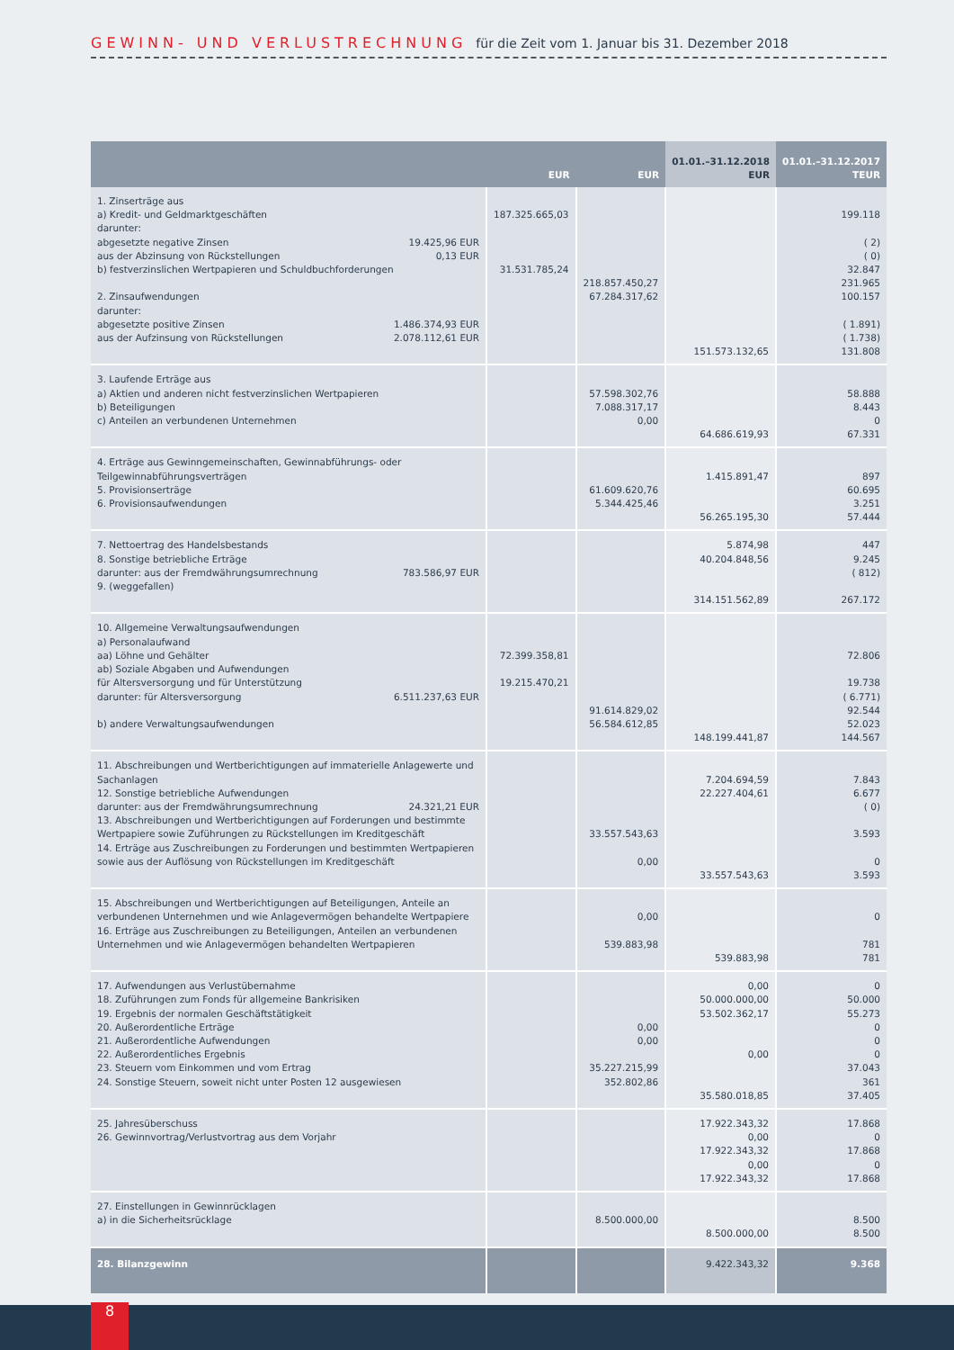GEWINN- UND VERLUSTRECHNUNG für die Zeit vom 1. Januar bis 31. Dezember 2018
| | EUR | EUR | 01.01.–31.12.2018 EUR | 01.01.–31.12.2017 TEUR |
| --- | --- | --- | --- | --- |
| 1. Zinserträge aus a) Kredit- und Geldmarktgeschäften darunter: abgesetzte negative Zinsen 19.425,96 EUR aus der Abzinsung von Rückstellungen 0,13 EUR b) festverzinslichen Wertpapieren und Schuldbuchforderungen 2. Zinsaufwendungen darunter: abgesetzte positive Zinsen 1.486.374,93 EUR aus der Aufzinsung von Rückstellungen 2.078.112,61 EUR | 187.325.665,03 31.531.785,24 | 218.857.450,27 67.284.317,62 | 151.573.132,65 | 199.118 ( 2) ( 0) 32.847 231.965 100.157 ( 1.891) ( 1.738) 131.808 |
| 3. Laufende Erträge aus a) Aktien und anderen nicht festverzinslichen Wertpapieren b) Beteiligungen c) Anteilen an verbundenen Unternehmen | | 57.598.302,76 7.088.317,17 0,00 | 64.686.619,93 | 58.888 8.443 0 67.331 |
| 4. Erträge aus Gewinngemeinschaften, Gewinnabführungs- oder Teilgewinnabführungsverträgen 5. Provisionserträge 6. Provisionsaufwendungen | | 61.609.620,76 5.344.425,46 | 1.415.891,47 56.265.195,30 | 897 60.695 3.251 57.444 |
| 7. Nettoertrag des Handelsbestands 8. Sonstige betriebliche Erträge darunter: aus der Fremdwährungsumrechnung 783.586,97 EUR 9. (weggefallen) | | | 5.874,98 40.204.848,56 314.151.562,89 | 447 9.245 ( 812) 267.172 |
| 10. Allgemeine Verwaltungsaufwendungen a) Personalaufwand aa) Löhne und Gehälter ab) Soziale Abgaben und Aufwendungen für Altersversorgung und für Unterstützung darunter: für Altersversorgung 6.511.237,63 EUR b) andere Verwaltungsaufwendungen | 72.399.358,81 19.215.470,21 | 91.614.829,02 56.584.612,85 | 148.199.441,87 | 72.806 19.738 ( 6.771) 92.544 52.023 144.567 |
| 11. Abschreibungen und Wertberichtigungen auf immaterielle Anlagewerte und Sachanlagen 12. Sonstige betriebliche Aufwendungen darunter: aus der Fremdwährungsumrechnung 24.321,21 EUR 13. Abschreibungen und Wertberichtigungen auf Forderungen und bestimmte Wertpapiere sowie Zuführungen zu Rückstellungen im Kreditgeschäft 14. Erträge aus Zuschreibungen zu Forderungen und bestimmten Wertpapieren sowie aus der Auflösung von Rückstellungen im Kreditgeschäft | | 33.557.543,63 0,00 | 7.204.694,59 22.227.404,61 33.557.543,63 | 7.843 6.677 ( 0) 3.593 0 3.593 |
| 15. Abschreibungen und Wertberichtigungen auf Beteiligungen, Anteile an verbundenen Unternehmen und wie Anlagevermögen behandelte Wertpapiere 16. Erträge aus Zuschreibungen zu Beteiligungen, Anteilen an verbundenen Unternehmen und wie Anlagevermögen behandelten Wertpapieren | | 0,00 539.883,98 | 539.883,98 | 0 781 781 |
| 17. Aufwendungen aus Verlustübernahme 18. Zuführungen zum Fonds für allgemeine Bankrisiken 19. Ergebnis der normalen Geschäftstätigkeit 20. Außerordentliche Erträge 21. Außerordentliche Aufwendungen 22. Außerordentliches Ergebnis 23. Steuern vom Einkommen und vom Ertrag 24. Sonstige Steuern, soweit nicht unter Posten 12 ausgewiesen | | 0,00 0,00 35.227.215,99 352.802,86 | 0,00 50.000.000,00 53.502.362,17 0,00 35.580.018,85 | 0 50.000 55.273 0 0 0 37.043 361 37.405 |
| 25. Jahresüberschuss 26. Gewinnvortrag/Verlustvortrag aus dem Vorjahr | | | 17.922.343,32 0,00 17.922.343,32 0,00 17.922.343,32 | 17.868 0 17.868 0 17.868 |
| 27. Einstellungen in Gewinnrücklagen a) in die Sicherheitsrücklage | | 8.500.000,00 | 8.500.000,00 | 8.500 8.500 |
| 28. Bilanzgewinn | | | 9.422.343,32 | 9.368 |
8